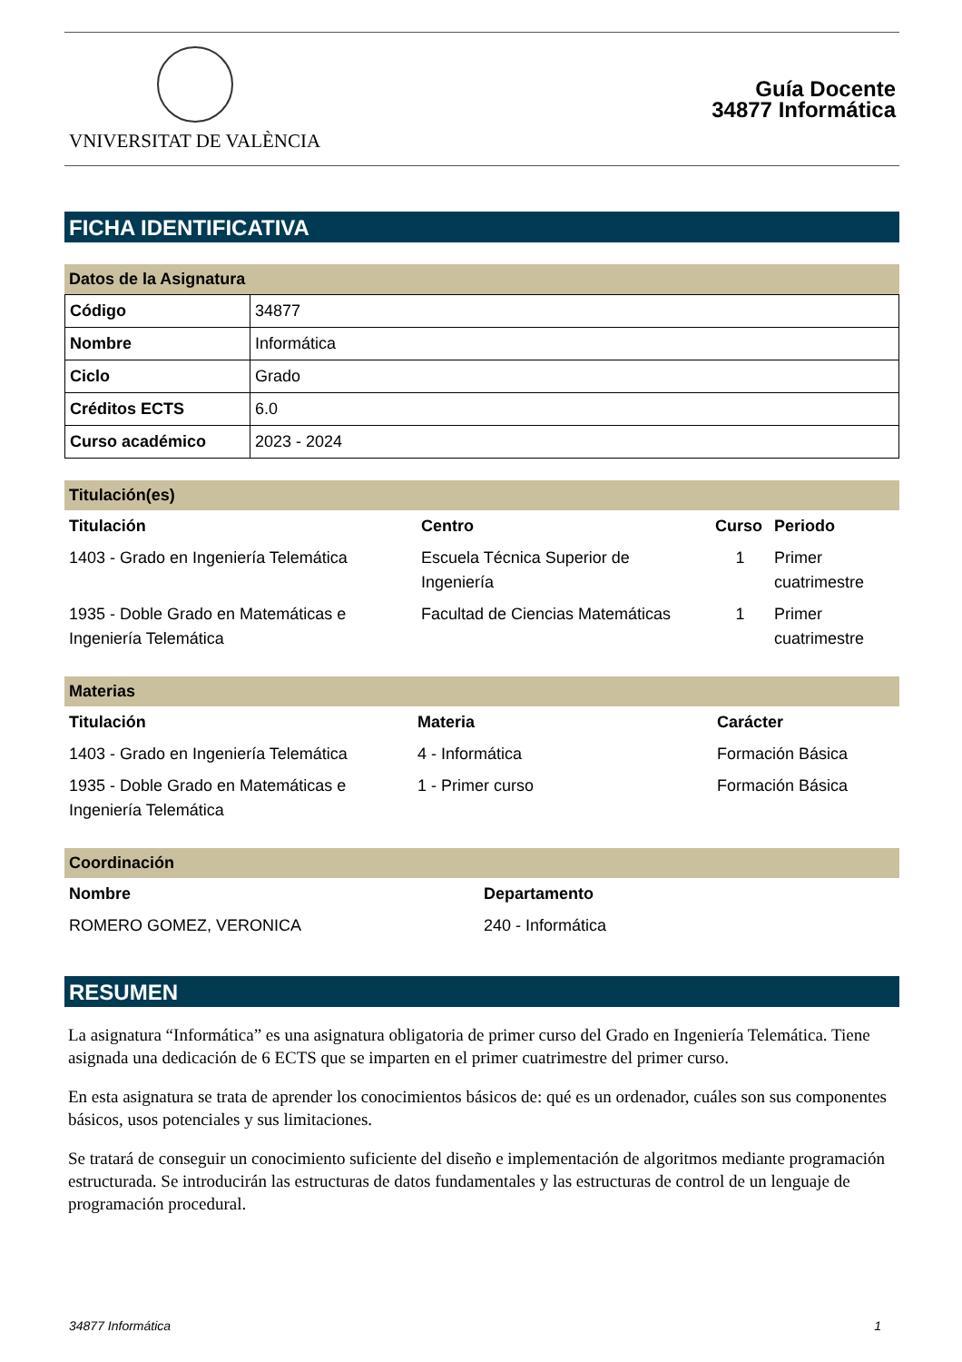VNIVERSITAT DE VALÈNCIA
Guía Docente
34877 Informática
FICHA IDENTIFICATIVA
Datos de la Asignatura
| Código | 34877 |
| Nombre | Informática |
| Ciclo | Grado |
| Créditos ECTS | 6.0 |
| Curso académico | 2023 - 2024 |
Titulación(es)
| Titulación | Centro | Curso | Periodo |
| --- | --- | --- | --- |
| 1403 - Grado en Ingeniería Telemática | Escuela Técnica Superior de Ingeniería | 1 | Primer cuatrimestre |
| 1935 - Doble Grado en Matemáticas e Ingeniería Telemática | Facultad de Ciencias Matemáticas | 1 | Primer cuatrimestre |
Materias
| Titulación | Materia | Carácter |
| --- | --- | --- |
| 1403 - Grado en Ingeniería Telemática | 4 - Informática | Formación Básica |
| 1935 - Doble Grado en Matemáticas e Ingeniería Telemática | 1 - Primer curso | Formación Básica |
Coordinación
| Nombre | Departamento |
| --- | --- |
| ROMERO GOMEZ, VERONICA | 240 - Informática |
RESUMEN
La asignatura “Informática” es una asignatura obligatoria de primer curso del Grado en Ingeniería Telemática. Tiene asignada una dedicación de 6 ECTS que se imparten en el primer cuatrimestre del primer curso.
En esta asignatura se trata de aprender los conocimientos básicos de: qué es un ordenador, cuáles son sus componentes básicos, usos potenciales y sus limitaciones.
Se tratará de conseguir un conocimiento suficiente del diseño e implementación de algoritmos mediante programación estructurada. Se introducirán las estructuras de datos fundamentales y las estructuras de control de un lenguaje de programación procedural.
34877 Informática 1